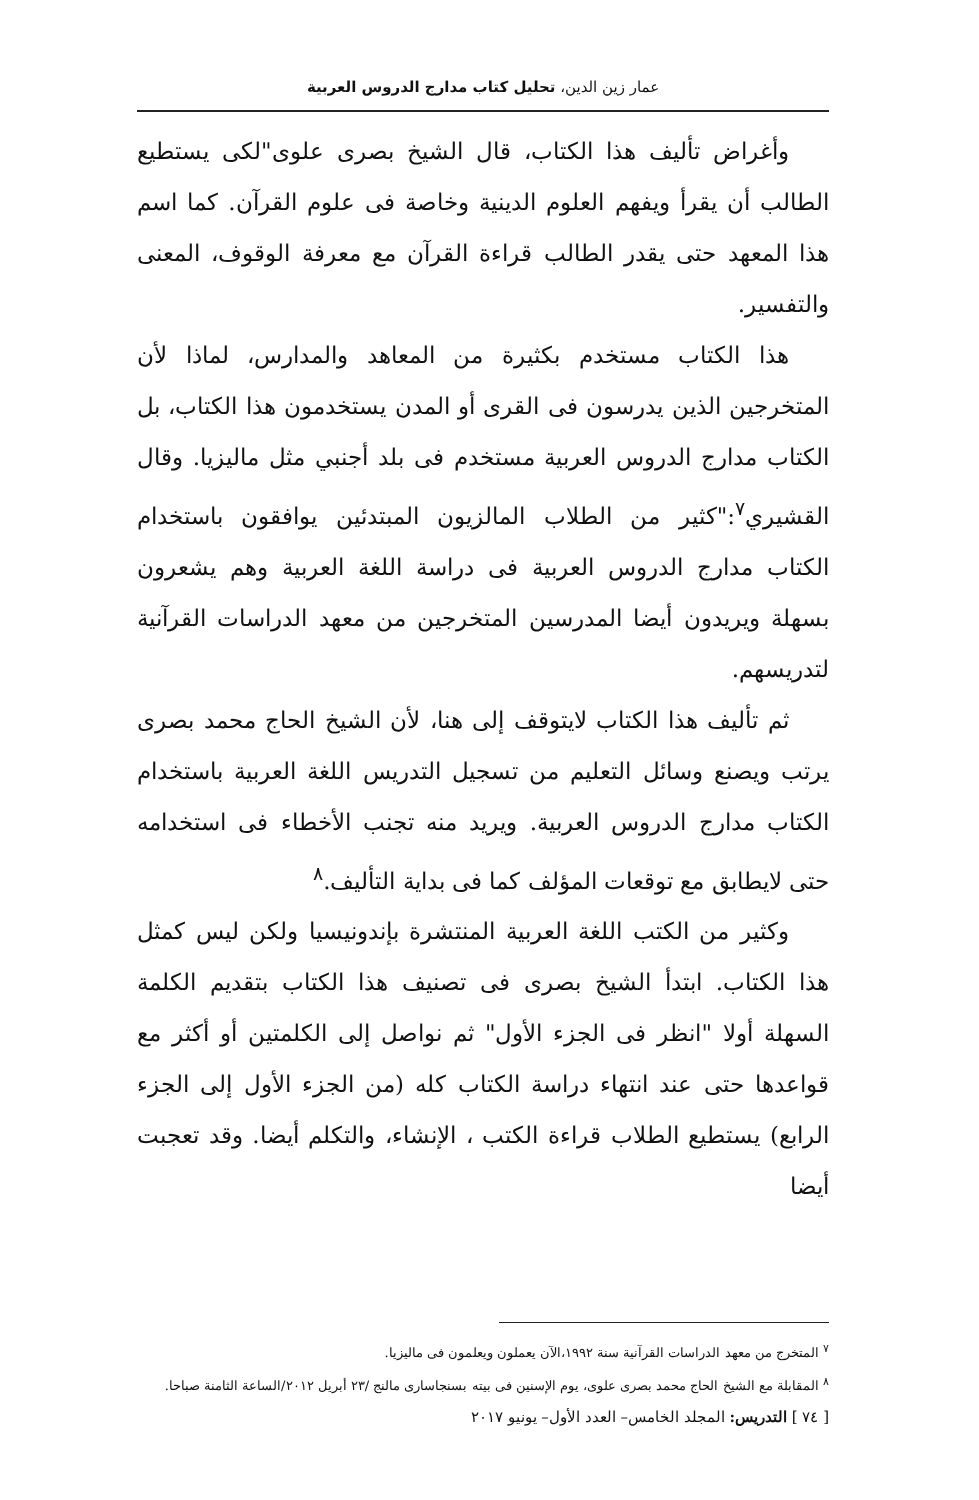عمار زين الدين، تحليل كتاب مدارج الدروس العربية
وأغراض تأليف هذا الكتاب، قال الشيخ بصرى علوى"لكى يستطيع الطالب أن يقرأ ويفهم العلوم الدينية وخاصة فى علوم القرآن. كما اسم هذا المعهد حتى يقدر الطالب قراءة القرآن مع معرفة الوقوف، المعنى والتفسير.
هذا الكتاب مستخدم بكثيرة من المعاهد والمدارس، لماذا لأن المتخرجين الذين يدرسون فى القرى أو المدن يستخدمون هذا الكتاب، بل الكتاب مدارج الدروس العربية مستخدم فى بلد أجنبي مثل ماليزيا. وقال القشيري<sup>٧</sup>:"كثير من الطلاب المالزيون المبتدئين يوافقون باستخدام الكتاب مدارج الدروس العربية فى دراسة اللغة العربية وهم يشعرون بسهلة ويريدون أيضا المدرسين المتخرجين من معهد الدراسات القرآنية لتدريسهم.
ثم تأليف هذا الكتاب لايتوقف إلى هنا، لأن الشيخ الحاج محمد بصرى يرتب ويصنع وسائل التعليم من تسجيل التدريس اللغة العربية باستخدام الكتاب مدارج الدروس العربية. ويريد منه تجنب الأخطاء فى استخدامه حتى لايطابق مع توقعات المؤلف كما فى بداية التأليف.<sup>٨</sup>
وكثير من الكتب اللغة العربية المنتشرة بإندونيسيا ولكن ليس كمثل هذا الكتاب. ابتدأ الشيخ بصرى فى تصنيف هذا الكتاب بتقديم الكلمة السهلة أولا "انظر فى الجزء الأول" ثم نواصل إلى الكلمتين أو أكثر مع قواعدها حتى عند انتهاء دراسة الكتاب كله (من الجزء الأول إلى الجزء الرابع) يستطيع الطلاب قراءة الكتب ، الإنشاء، والتكلم أيضا. وقد تعجبت أيضا
<sup>٧</sup> المتخرج من معهد الدراسات القرآنية سنة ١٩٩٢،الآن يعملون ويعلمون فى ماليزيا.
<sup>٨</sup> المقابلة مع الشيخ الحاج محمد بصرى علوى، يوم الإسنين فى بيته بسنجاسارى مالنج /٢٣ أبريل ٢٠١٢/الساعة الثامنة صباحا.
[ ٧٤ ] التدريس: المجلد الخامس– العدد الأول– يونيو ٢٠١٧